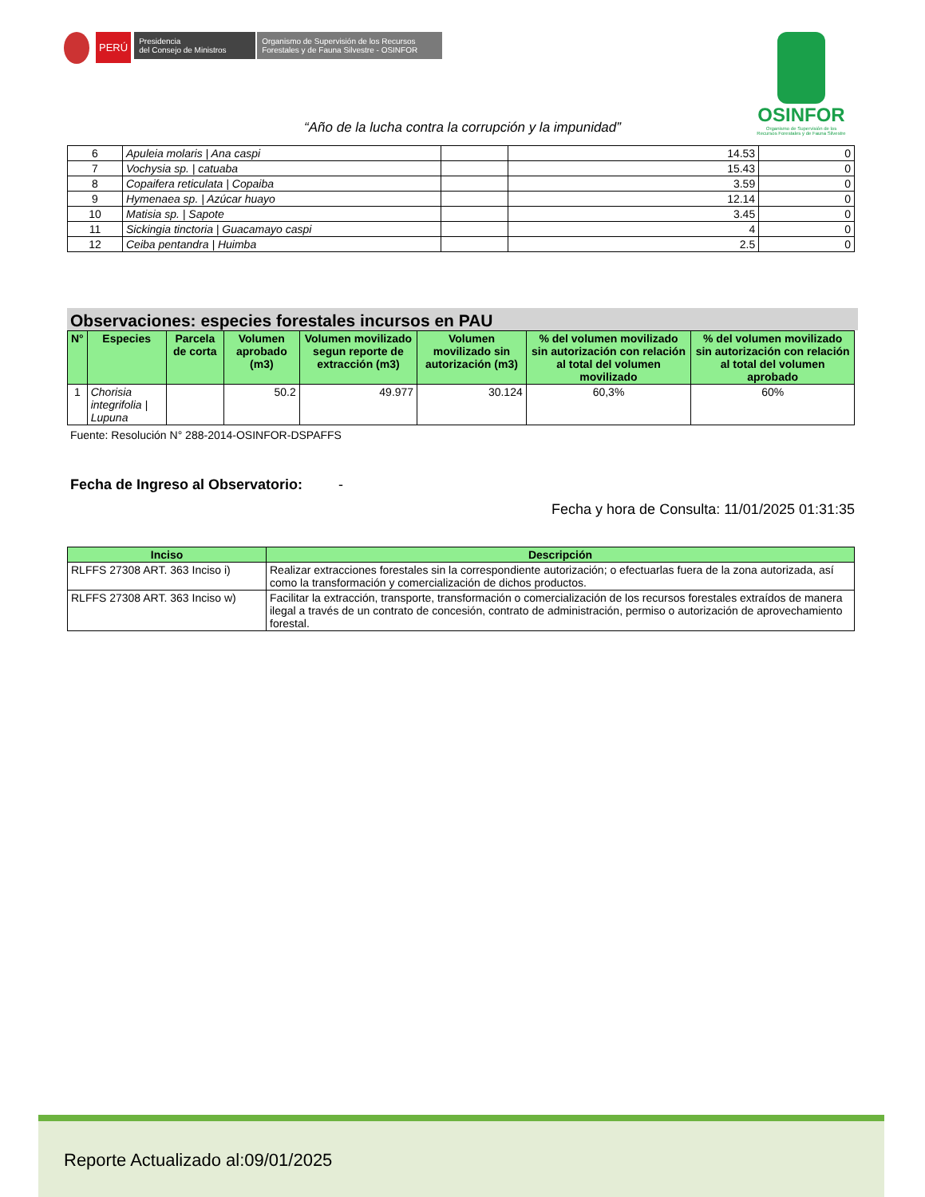PERÚ
Presidencia
del Consejo de Ministros
Organismo de Supervisión de los Recursos
Forestales y de Fauna Silvestre - OSINFOR
OSINFOR
Organismo de Supervisión de los
Recursos Forestales y de Fauna Silvestre
“Año de la lucha contra la corrupción y la impunidad”
| 6 | Apuleia molaris / Ana caspi | | 14.53 | 0 |
| 7 | Vochysia sp. / catuaba | | 15.43 | 0 |
| 8 | Copaifera reticulata / Copaiba | | 3.59 | 0 |
| 9 | Hymenaea sp. / Azúcar huayo | | 12.14 | 0 |
| 10 | Matisia sp. / Sapote | | 3.45 | 0 |
| 11 | Sickingia tinctoria / Guacamayo caspi | | 4 | 0 |
| 12 | Ceiba pentandra / Huimba | | 2.5 | 0 |
Observaciones: especies forestales incursos en PAU
| N° | Especies | Parcela de corta | Volumen aprobado (m3) | Volumen movilizado segun reporte de extracción (m3) | Volumen movilizado sin autorización (m3) | % del volumen movilizado sin autorización con relación al total del volumen movilizado | % del volumen movilizado sin autorización con relación al total del volumen aprobado |
| --- | --- | --- | --- | --- | --- | --- | --- |
| 1 | Chorisia integrifolia / Lupuna | | 50.2 | 49.977 | 30.124 | 60,3% | 60% |
Fuente: Resolución N° 288-2014-OSINFOR-DSPAFFS
Fecha de Ingreso al Observatorio: -
Fecha y hora de Consulta: 11/01/2025 01:31:35
| Inciso | Descripción |
| --- | --- |
| RLFFS 27308 ART. 363 Inciso i) | Realizar extracciones forestales sin la correspondiente autorización; o efectuarlas fuera de la zona autorizada, así como la transformación y comercialización de dichos productos. |
| RLFFS 27308 ART. 363 Inciso w) | Facilitar la extracción, transporte, transformación o comercialización de los recursos forestales extraídos de manera ilegal a través de un contrato de concesión, contrato de administración, permiso o autorización de aprovechamiento forestal. |
Reporte Actualizado al:09/01/2025